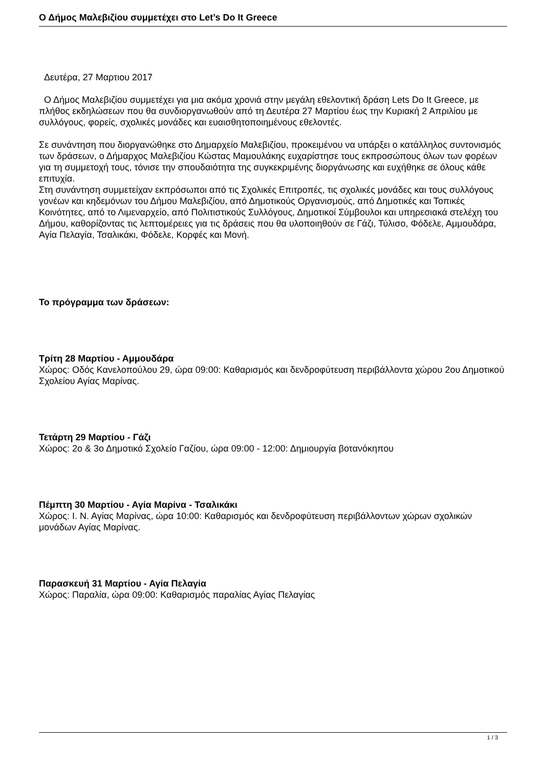Ο Δήμος Μαλεβιζίου συμμετέχει στο Let’s Do It Greece
Δευτέρα, 27 Μαρτιου 2017
Ο Δήμος Μαλεβιζίου συμμετέχει για μια ακόμα χρονιά στην μεγάλη εθελοντική δράση Lets Do It Greece, με πλήθος εκδηλώσεων που θα συνδιοργανωθούν από τη Δευτέρα 27 Μαρτίου έως την Κυριακή 2 Απριλίου με συλλόγους, φορείς, σχολικές μονάδες και ευαισθητοποιημένους εθελοντές.
Σε συνάντηση που διοργανώθηκε στο Δημαρχείο Μαλεβιζίου, προκειμένου να υπάρξει ο κατάλληλος συντονισμός των δράσεων, ο Δήμαρχος Μαλεβιζίου Κώστας Μαμουλάκης ευχαρίστησε τους εκπροσώπους όλων των φορέων για τη συμμετοχή τους, τόνισε την σπουδαιότητα της συγκεκριμένης διοργάνωσης και ευχήθηκε σε όλους κάθε επιτυχία.
Στη συνάντηση συμμετείχαν εκπρόσωποι από τις Σχολικές Επιτροπές, τις σχολικές μονάδες και τους συλλόγους γονέων και κηδεμόνων του Δήμου Μαλεβιζίου, από Δημοτικούς Οργανισμούς, από Δημοτικές και Τοπικές Κοινότητες, από το Λιμεναρχείο, από Πολιτιστικούς Συλλόγους, Δημοτικοί Σύμβουλοι και υπηρεσιακά στελέχη του Δήμου, καθορίζοντας τις λεπτομέρειες για τις δράσεις που θα υλοποιηθούν σε Γάζι, Τύλισο, Φόδελε, Αμμουδάρα, Αγία Πελαγία, Τσαλικάκι, Φόδελε, Κορφές και Μονή.
Το πρόγραμμα των δράσεων:
Τρίτη 28 Μαρτίου - Αμμουδάρα
Χώρος: Οδός Κανελοπούλου 29, ώρα 09:00: Καθαρισμός και δενδροφύτευση περιβάλλοντα χώρου 2ου Δημοτικού Σχολείου Αγίας Μαρίνας.
Τετάρτη 29 Μαρτίου - Γάζι
Χώρος: 2ο & 3ο Δημοτικό Σχολείο Γαζίου, ώρα 09:00 - 12:00: Δημιουργία βοτανόκηπου
Πέμπτη 30 Μαρτίου - Αγία Μαρίνα - Τσαλικάκι
Χώρος: Ι. Ν. Αγίας Μαρίνας, ώρα 10:00: Καθαρισμός και δενδροφύτευση περιβάλλοντων χώρων σχολικών μονάδων Αγίας Μαρίνας.
Παρασκευή 31 Μαρτίου - Αγία Πελαγία
Χώρος: Παραλία, ώρα 09:00: Καθαρισμός παραλίας Αγίας Πελαγίας
1 / 3